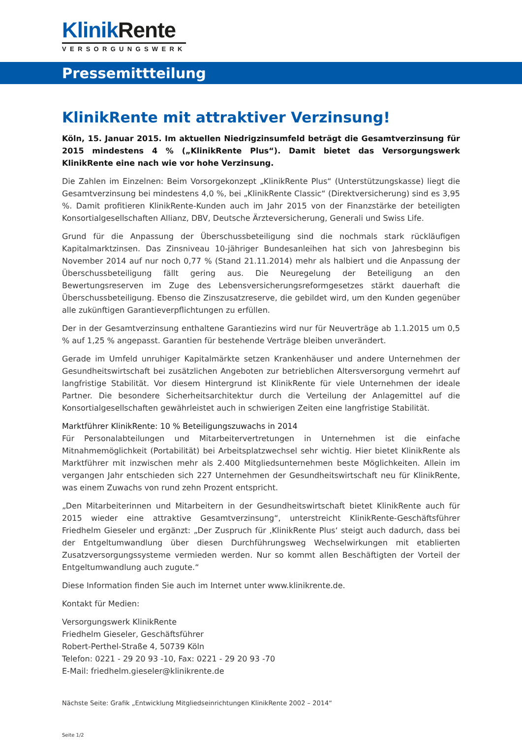Klinik Rente
VERSORGUNGSWERK
Pressemittteilung
KlinikRente mit attraktiver Verzinsung!
Köln, 15. Januar 2015. Im aktuellen Niedrigzinsumfeld beträgt die Gesamtverzinsung für 2015 mindestens 4 % („KlinikRente Plus“). Damit bietet das Versorgungswerk KlinikRente eine nach wie vor hohe Verzinsung.
Die Zahlen im Einzelnen: Beim Vorsorgekonzept „KlinikRente Plus“ (Unterstützungskasse) liegt die Gesamtverzinsung bei mindestens 4,0 %, bei „KlinikRente Classic“ (Direktversicherung) sind es 3,95 %. Damit profitieren KlinikRente-Kunden auch im Jahr 2015 von der Finanzstärke der beteiligten Konsortialgesellschaften Allianz, DBV, Deutsche Ärzteversicherung, Generali und Swiss Life.
Grund für die Anpassung der Überschussbeteiligung sind die nochmals stark rückläufigen Kapitalmarktzinsen. Das Zinsniveau 10-jähriger Bundesanleihen hat sich von Jahresbeginn bis November 2014 auf nur noch 0,77 % (Stand 21.11.2014) mehr als halbiert und die Anpassung der Überschussbeteiligung fällt gering aus. Die Neuregelung der Beteiligung an den Bewertungsreserven im Zuge des Lebensversicherungsreformgesetzes stärkt dauerhaft die Überschussbeteiligung. Ebenso die Zinszusatzreserve, die gebildet wird, um den Kunden gegenüber alle zukünftigen Garantieverpflichtungen zu erfüllen.
Der in der Gesamtverzinsung enthaltene Garantiezins wird nur für Neuverträge ab 1.1.2015 um 0,5 % auf 1,25 % angepasst. Garantien für bestehende Verträge bleiben unverändert.
Gerade im Umfeld unruhiger Kapitalmärkte setzen Krankenhäuser und andere Unternehmen der Gesundheitswirtschaft bei zusätzlichen Angeboten zur betrieblichen Altersversorgung vermehrt auf langfristige Stabilität. Vor diesem Hintergrund ist KlinikRente für viele Unternehmen der ideale Partner. Die besondere Sicherheitsarchitektur durch die Verteilung der Anlagemittel auf die Konsortialgesellschaften gewährleistet auch in schwierigen Zeiten eine langfristige Stabilität.
Marktführer KlinikRente: 10 % Beteiligungszuwachs in 2014
Für Personalabteilungen und Mitarbeitervertretungen in Unternehmen ist die einfache Mitnahmemöglichkeit (Portabilität) bei Arbeitsplatzwechsel sehr wichtig. Hier bietet KlinikRente als Marktführer mit inzwischen mehr als 2.400 Mitgliedsunternehmen beste Möglichkeiten. Allein im vergangen Jahr entschieden sich 227 Unternehmen der Gesundheitswirtschaft neu für KlinikRente, was einem Zuwachs von rund zehn Prozent entspricht.
„Den Mitarbeiterinnen und Mitarbeitern in der Gesundheitswirtschaft bietet KlinikRente auch für 2015 wieder eine attraktive Gesamtverzinsung“, unterstreicht KlinikRente-Geschäftsführer Friedhelm Gieseler und ergänzt: „Der Zuspruch für ‚KlinikRente Plus‘ steigt auch dadurch, dass bei der Entgeltumwandlung über diesen Durchführungsweg Wechselwirkungen mit etablierten Zusatzversorgungssysteme vermieden werden. Nur so kommt allen Beschäftigten der Vorteil der Entgeltumwandlung auch zugute.“
Diese Information finden Sie auch im Internet unter www.klinikrente.de.
Kontakt für Medien:
Versorgungswerk KlinikRente
Friedhelm Gieseler, Geschäftsführer
Robert-Perthel-Straße 4, 50739 Köln
Telefon: 0221 - 29 20 93 -10, Fax: 0221 - 29 20 93 -70
E-Mail: friedhelm.gieseler@klinikrente.de
Nächste Seite: Grafik „Entwicklung Mitgliedseinrichtungen KlinikRente 2002 – 2014“
Seite 1/2